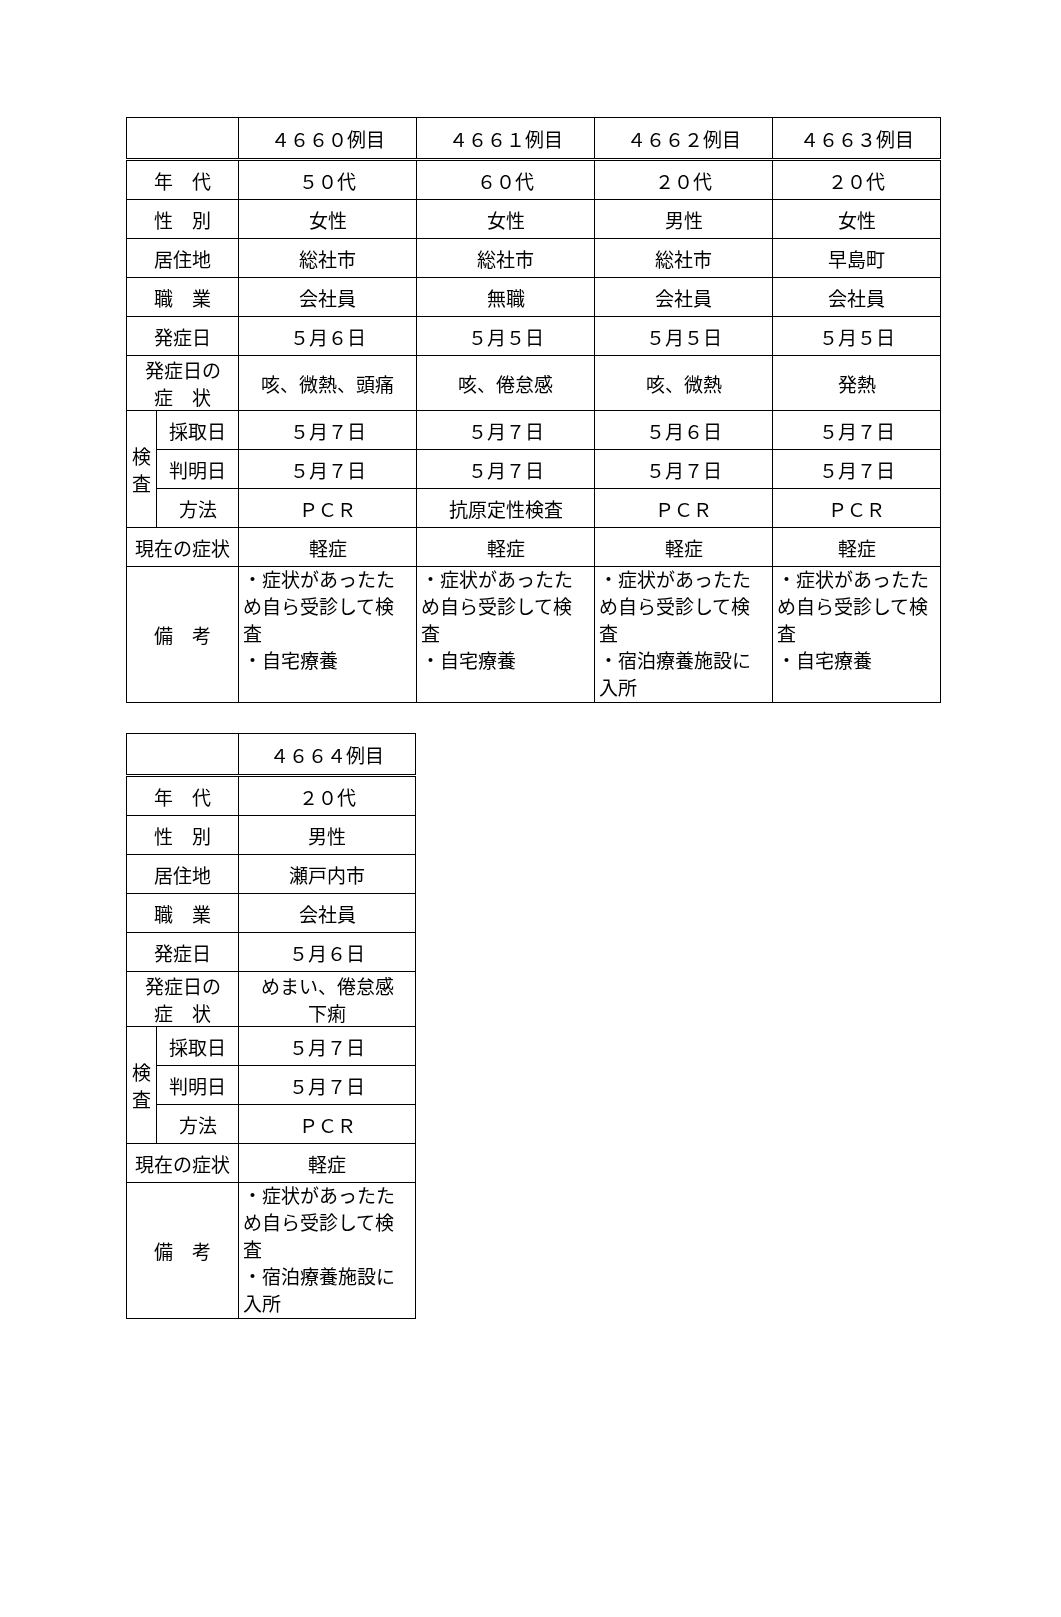| | | ４６６０例目 | ４６６１例目 | ４６６２例目 | ４６６３例目 |
| --- | --- | --- | --- | --- | --- |
| 年 代 | | ５０代 | ６０代 | ２０代 | ２０代 |
| 性 別 | | 女性 | 女性 | 男性 | 女性 |
| 居住地 | | 総社市 | 総社市 | 総社市 | 早島町 |
| 職 業 | | 会社員 | 無職 | 会社員 | 会社員 |
| 発症日 | | ５月６日 | ５月５日 | ５月５日 | ５月５日 |
| 発症日の 症 状 | | 咳、微熱、頭痛 | 咳、倦怠感 | 咳、微熱 | 発熱 |
| 検 査 | 採取日 | ５月７日 | ５月７日 | ５月６日 | ５月７日 |
| | 判明日 | ５月７日 | ５月７日 | ５月７日 | ５月７日 |
| | 方法 | ＰＣＲ | 抗原定性検査 | ＰＣＲ | ＰＣＲ |
| 現在の症状 | | 軽症 | 軽症 | 軽症 | 軽症 |
| 備 考 | | ・症状があったため自ら受診して検査 ・自宅療養 | ・症状があったため自ら受診して検査 ・自宅療養 | ・症状があったため自ら受診して検査 ・宿泊療養施設に入所 | ・症状があったため自ら受診して検査 ・自宅療養 |
| | | ４６６４例目 |
| --- | --- | --- |
| 年 代 | | ２０代 |
| 性 別 | | 男性 |
| 居住地 | | 瀬戸内市 |
| 職 業 | | 会社員 |
| 発症日 | | ５月６日 |
| 発症日の 症 状 | | めまい、倦怠感 下痢 |
| 検 査 | 採取日 | ５月７日 |
| | 判明日 | ５月７日 |
| | 方法 | ＰＣＲ |
| 現在の症状 | | 軽症 |
| 備 考 | | ・症状があったため自ら受診して検査 ・宿泊療養施設に入所 |